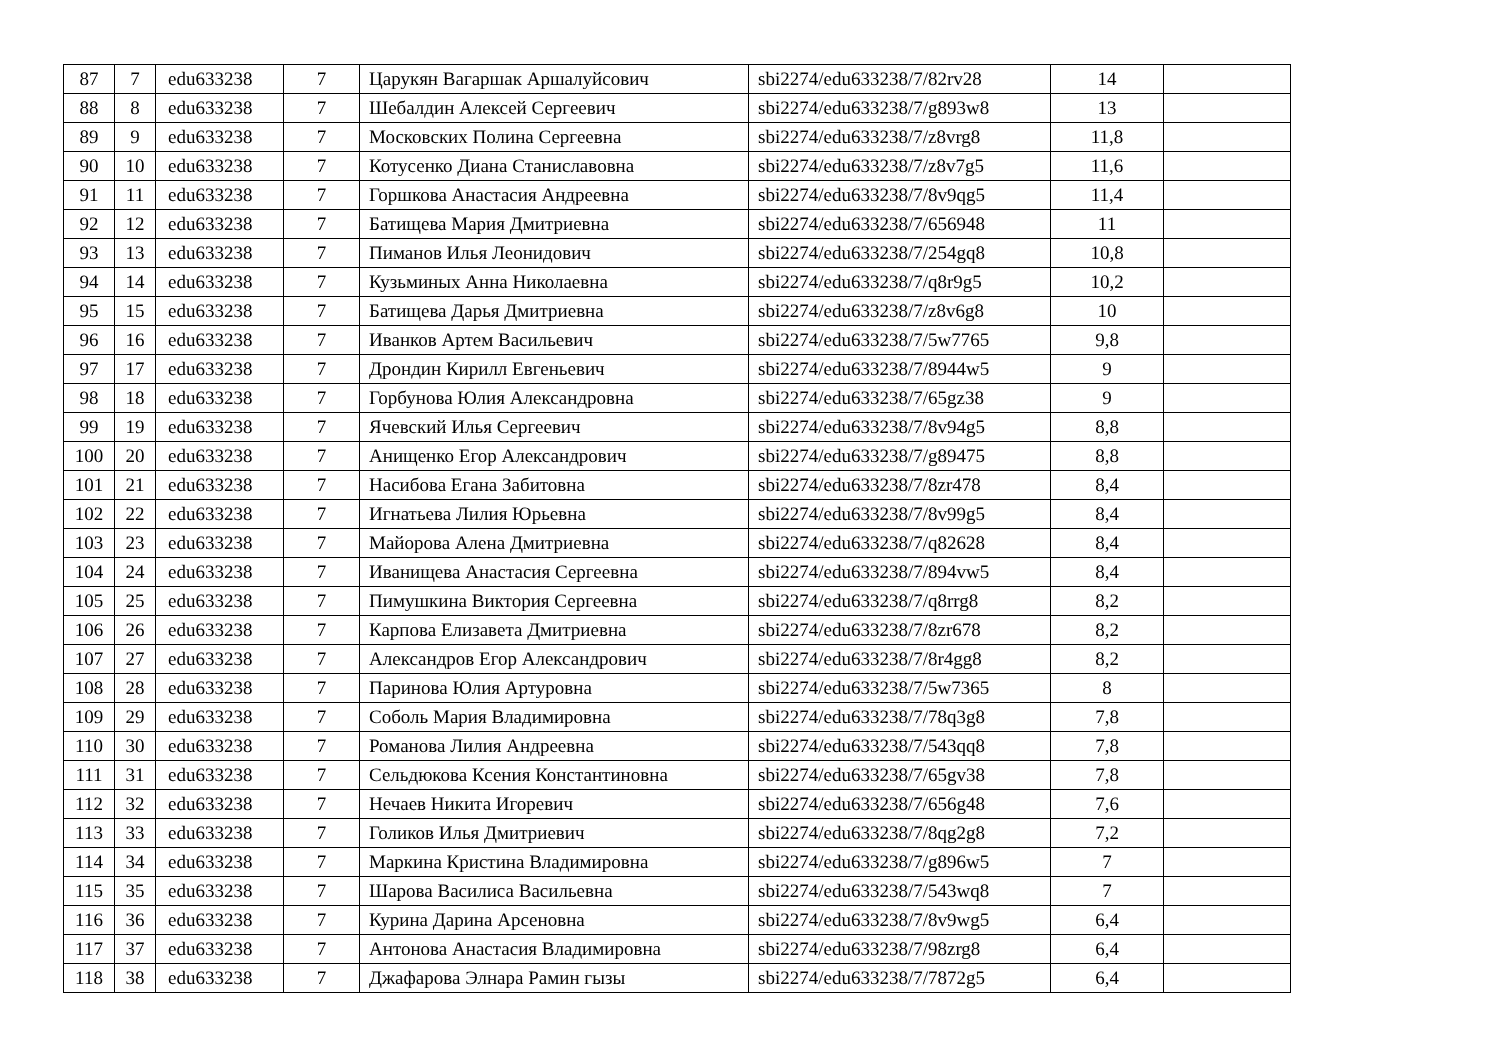| 87 | 7 | edu633238 | 7 | Царукян Вагаршак Аршалуйсович | sbi2274/edu633238/7/82rv28 | 14 | |
| 88 | 8 | edu633238 | 7 | Шебалдин Алексей Сергеевич | sbi2274/edu633238/7/g893w8 | 13 | |
| 89 | 9 | edu633238 | 7 | Московских Полина Сергеевна | sbi2274/edu633238/7/z8vrg8 | 11,8 | |
| 90 | 10 | edu633238 | 7 | Котусенко Диана Станиславовна | sbi2274/edu633238/7/z8v7g5 | 11,6 | |
| 91 | 11 | edu633238 | 7 | Горшкова Анастасия Андреевна | sbi2274/edu633238/7/8v9qg5 | 11,4 | |
| 92 | 12 | edu633238 | 7 | Батищева Мария Дмитриевна | sbi2274/edu633238/7/656948 | 11 | |
| 93 | 13 | edu633238 | 7 | Пиманов Илья Леонидович | sbi2274/edu633238/7/254gq8 | 10,8 | |
| 94 | 14 | edu633238 | 7 | Кузьминых Анна Николаевна | sbi2274/edu633238/7/q8r9g5 | 10,2 | |
| 95 | 15 | edu633238 | 7 | Батищева Дарья Дмитриевна | sbi2274/edu633238/7/z8v6g8 | 10 | |
| 96 | 16 | edu633238 | 7 | Иванков Артем Васильевич | sbi2274/edu633238/7/5w7765 | 9,8 | |
| 97 | 17 | edu633238 | 7 | Дрондин Кирилл Евгеньевич | sbi2274/edu633238/7/8944w5 | 9 | |
| 98 | 18 | edu633238 | 7 | Горбунова Юлия Александровна | sbi2274/edu633238/7/65gz38 | 9 | |
| 99 | 19 | edu633238 | 7 | Ячевский Илья Сергеевич | sbi2274/edu633238/7/8v94g5 | 8,8 | |
| 100 | 20 | edu633238 | 7 | Анищенко Егор Александрович | sbi2274/edu633238/7/g89475 | 8,8 | |
| 101 | 21 | edu633238 | 7 | Насибова Егана Забитовна | sbi2274/edu633238/7/8zr478 | 8,4 | |
| 102 | 22 | edu633238 | 7 | Игнатьева Лилия Юрьевна | sbi2274/edu633238/7/8v99g5 | 8,4 | |
| 103 | 23 | edu633238 | 7 | Майорова Алена Дмитриевна | sbi2274/edu633238/7/q82628 | 8,4 | |
| 104 | 24 | edu633238 | 7 | Иванищева Анастасия Сергеевна | sbi2274/edu633238/7/894vw5 | 8,4 | |
| 105 | 25 | edu633238 | 7 | Пимушкина Виктория Сергеевна | sbi2274/edu633238/7/q8rrg8 | 8,2 | |
| 106 | 26 | edu633238 | 7 | Карпова Елизавета Дмитриевна | sbi2274/edu633238/7/8zr678 | 8,2 | |
| 107 | 27 | edu633238 | 7 | Александров Егор Александрович | sbi2274/edu633238/7/8r4gg8 | 8,2 | |
| 108 | 28 | edu633238 | 7 | Паринова Юлия Артуровна | sbi2274/edu633238/7/5w7365 | 8 | |
| 109 | 29 | edu633238 | 7 | Соболь Мария Владимировна | sbi2274/edu633238/7/78q3g8 | 7,8 | |
| 110 | 30 | edu633238 | 7 | Романова Лилия Андреевна | sbi2274/edu633238/7/543qq8 | 7,8 | |
| 111 | 31 | edu633238 | 7 | Сельдюкова Ксения Константиновна | sbi2274/edu633238/7/65gv38 | 7,8 | |
| 112 | 32 | edu633238 | 7 | Нечаев Никита Игоревич | sbi2274/edu633238/7/656g48 | 7,6 | |
| 113 | 33 | edu633238 | 7 | Голиков Илья Дмитриевич | sbi2274/edu633238/7/8qg2g8 | 7,2 | |
| 114 | 34 | edu633238 | 7 | Маркина Кристина Владимировна | sbi2274/edu633238/7/g896w5 | 7 | |
| 115 | 35 | edu633238 | 7 | Шарова Василиса Васильевна | sbi2274/edu633238/7/543wq8 | 7 | |
| 116 | 36 | edu633238 | 7 | Курина Дарина Арсеновна | sbi2274/edu633238/7/8v9wg5 | 6,4 | |
| 117 | 37 | edu633238 | 7 | Антонова Анастасия Владимировна | sbi2274/edu633238/7/98zrg8 | 6,4 | |
| 118 | 38 | edu633238 | 7 | Джафарова Элнара Рамин гызы | sbi2274/edu633238/7/7872g5 | 6,4 | |